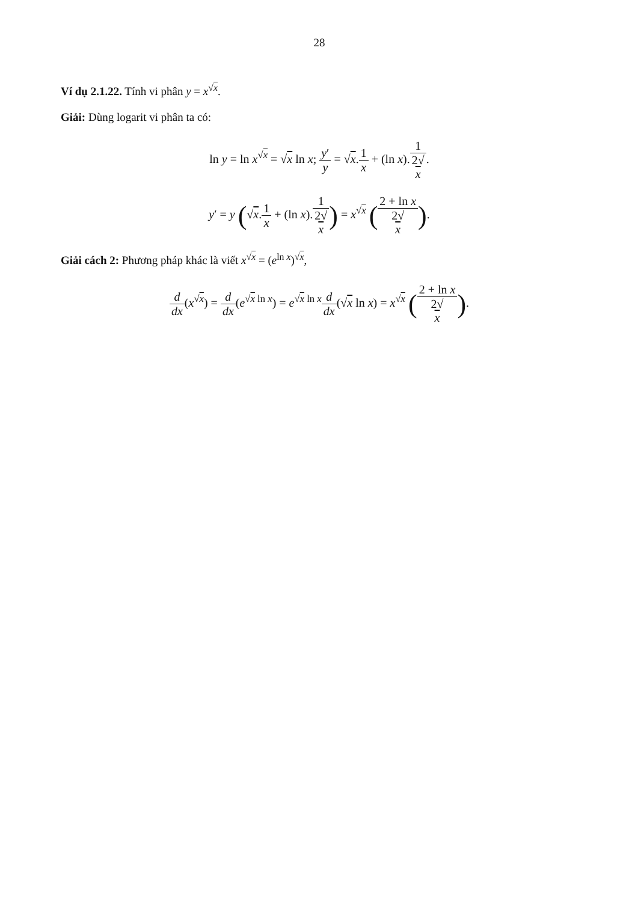28
Ví dụ 2.1.22. Tính vi phân y = x<sup>√x</sup>.
Giải: Dùng logarit vi phân ta có:
ln y = ln x<sup>√x</sup> = √x ln x; y′ y = √x.1 x + (ln x).1 2√
x.
y′ = y (√x.1 x + (ln x).1 2√
x) = x<sup>√x</sup> (2 + ln x 2√
x).
Giải cách 2: Phương pháp khác là viết x<sup>√x</sup> = (e<sup>ln x</sup>)<sup>√x</sup>,
d dx(x<sup>√x</sup>) = d dx(e<sup>√x ln x</sup>) = e<sup>√x ln x</sup>d dx(√x ln x) = x<sup>√x</sup> (2 + ln x 2√
x).